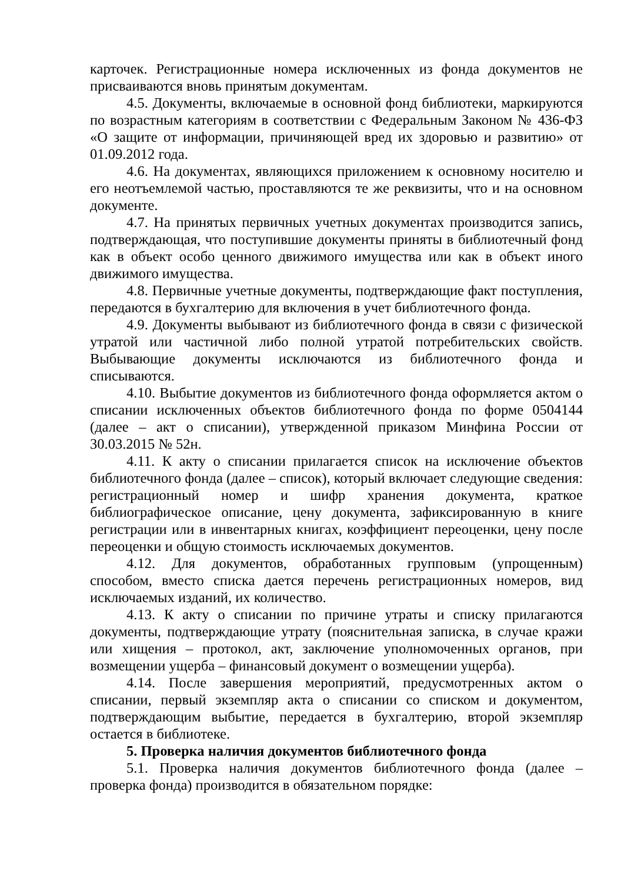карточек. Регистрационные номера исключенных из фонда документов не присваиваются вновь принятым документам.
4.5. Документы, включаемые в основной фонд библиотеки, маркируются по возрастным категориям в соответствии с Федеральным Законом № 436-ФЗ «О защите от информации, причиняющей вред их здоровью и развитию» от 01.09.2012 года.
4.6. На документах, являющихся приложением к основному носителю и его неотъемлемой частью, проставляются те же реквизиты, что и на основном документе.
4.7. На принятых первичных учетных документах производится запись, подтверждающая, что поступившие документы приняты в библиотечный фонд как в объект особо ценного движимого имущества или как в объект иного движимого имущества.
4.8. Первичные учетные документы, подтверждающие факт поступления, передаются в бухгалтерию для включения в учет библиотечного фонда.
4.9. Документы выбывают из библиотечного фонда в связи с физической утратой или частичной либо полной утратой потребительских свойств. Выбывающие документы исключаются из библиотечного фонда и списываются.
4.10. Выбытие документов из библиотечного фонда оформляется актом о списании исключенных объектов библиотечного фонда по форме 0504144 (далее – акт о списании), утвержденной приказом Минфина России от 30.03.2015 № 52н.
4.11. К акту о списании прилагается список на исключение объектов библиотечного фонда (далее – список), который включает следующие сведения: регистрационный номер и шифр хранения документа, краткое библиографическое описание, цену документа, зафиксированную в книге регистрации или в инвентарных книгах, коэффициент переоценки, цену после переоценки и общую стоимость исключаемых документов.
4.12. Для документов, обработанных групповым (упрощенным) способом, вместо списка дается перечень регистрационных номеров, вид исключаемых изданий, их количество.
4.13. К акту о списании по причине утраты и списку прилагаются документы, подтверждающие утрату (пояснительная записка, в случае кражи или хищения – протокол, акт, заключение уполномоченных органов, при возмещении ущерба – финансовый документ о возмещении ущерба).
4.14. После завершения мероприятий, предусмотренных актом о списании, первый экземпляр акта о списании со списком и документом, подтверждающим выбытие, передается в бухгалтерию, второй экземпляр остается в библиотеке.
5. Проверка наличия документов библиотечного фонда
5.1. Проверка наличия документов библиотечного фонда (далее – проверка фонда) производится в обязательном порядке: